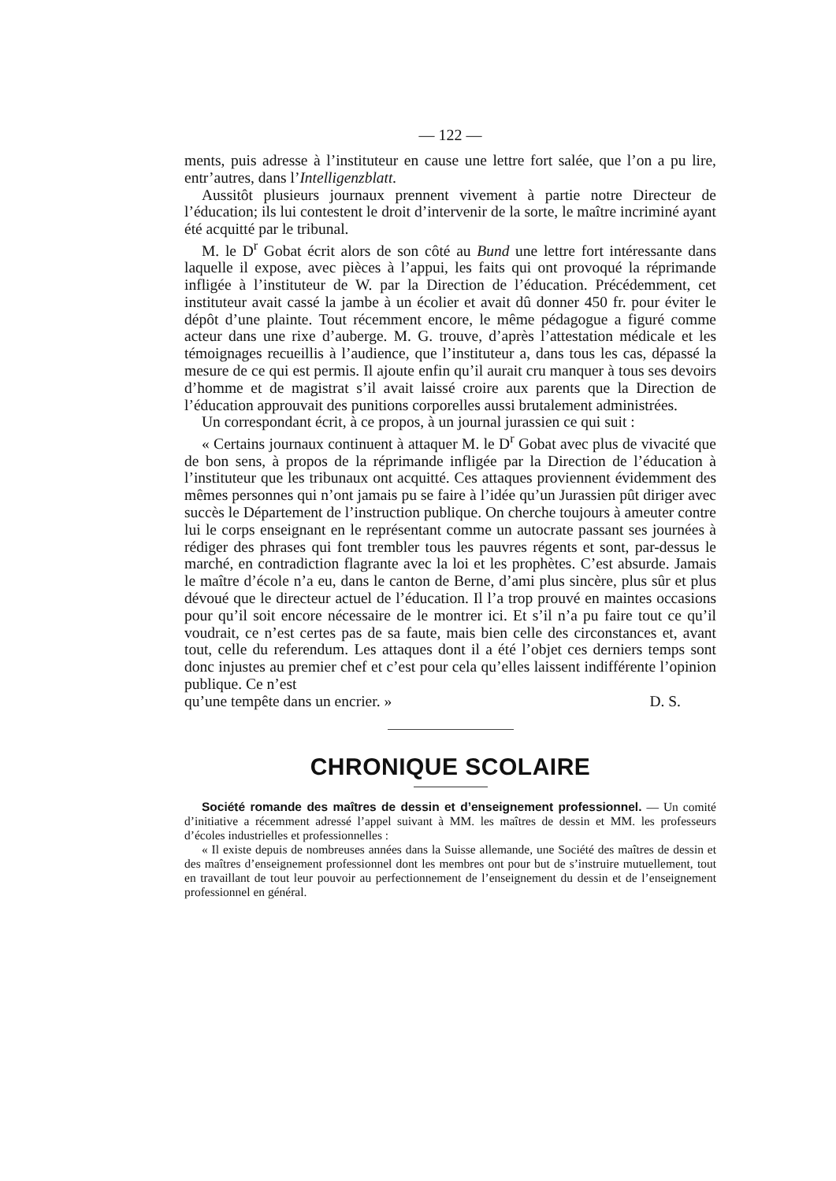— 122 —
ments, puis adresse à l’instituteur en cause une lettre fort salée, que l’on a pu lire, entr’autres, dans l’Intelligenzblatt.
Aussitôt plusieurs journaux prennent vivement à partie notre Directeur de l’éducation; ils lui contestent le droit d’intervenir de la sorte, le maître incriminé ayant été acquitté par le tribunal.
M. le D<sup>r</sup> Gobat écrit alors de son côté au Bund une lettre fort intéressante dans laquelle il expose, avec pièces à l’appui, les faits qui ont provoqué la réprimande infligée à l’instituteur de W. par la Direction de l’éducation. Précédemment, cet instituteur avait cassé la jambe à un écolier et avait dû donner 450 fr. pour éviter le dépôt d’une plainte. Tout récemment encore, le même pédagogue a figuré comme acteur dans une rixe d’auberge. M. G. trouve, d’après l’attestation médicale et les témoignages recueillis à l’audience, que l’instituteur a, dans tous les cas, dépassé la mesure de ce qui est permis. Il ajoute enfin qu’il aurait cru manquer à tous ses devoirs d’homme et de magistrat s’il avait laissé croire aux parents que la Direction de l’éducation approuvait des punitions corporelles aussi brutalement administrées.
Un correspondant écrit, à ce propos, à un journal jurassien ce qui suit :
« Certains journaux continuent à attaquer M. le D<sup>r</sup> Gobat avec plus de vivacité que de bon sens, à propos de la réprimande infligée par la Direction de l’éducation à l’instituteur que les tribunaux ont acquitté. Ces attaques proviennent évidemment des mêmes personnes qui n’ont jamais pu se faire à l’idée qu’un Jurassien pût diriger avec succès le Département de l’instruction publique. On cherche toujours à ameuter contre lui le corps enseignant en le représentant comme un autocrate passant ses journées à rédiger des phrases qui font trembler tous les pauvres régents et sont, par-dessus le marché, en contradiction flagrante avec la loi et les prophètes. C’est absurde. Jamais le maître d’école n’a eu, dans le canton de Berne, d’ami plus sincère, plus sûr et plus dévoué que le directeur actuel de l’éducation. Il l’a trop prouvé en maintes occasions pour qu’il soit encore nécessaire de le montrer ici. Et s’il n’a pu faire tout ce qu’il voudrait, ce n’est certes pas de sa faute, mais bien celle des circonstances et, avant tout, celle du referendum. Les attaques dont il a été l’objet ces derniers temps sont donc injustes au premier chef et c’est pour cela qu’elles laissent indifférente l’opinion publique. Ce n’est
qu’une tempête dans un encrier. » D. S.
CHRONIQUE SCOLAIRE
Société romande des maîtres de dessin et d’enseignement professionnel. — Un comité d’initiative a récemment adressé l’appel suivant à MM. les maîtres de dessin et MM. les professeurs d’écoles industrielles et professionnelles :
« Il existe depuis de nombreuses années dans la Suisse allemande, une Société des maîtres de dessin et des maîtres d’enseignement professionnel dont les membres ont pour but de s’instruire mutuellement, tout en travaillant de tout leur pouvoir au perfectionnement de l’enseignement du dessin et de l’enseignement professionnel en général.